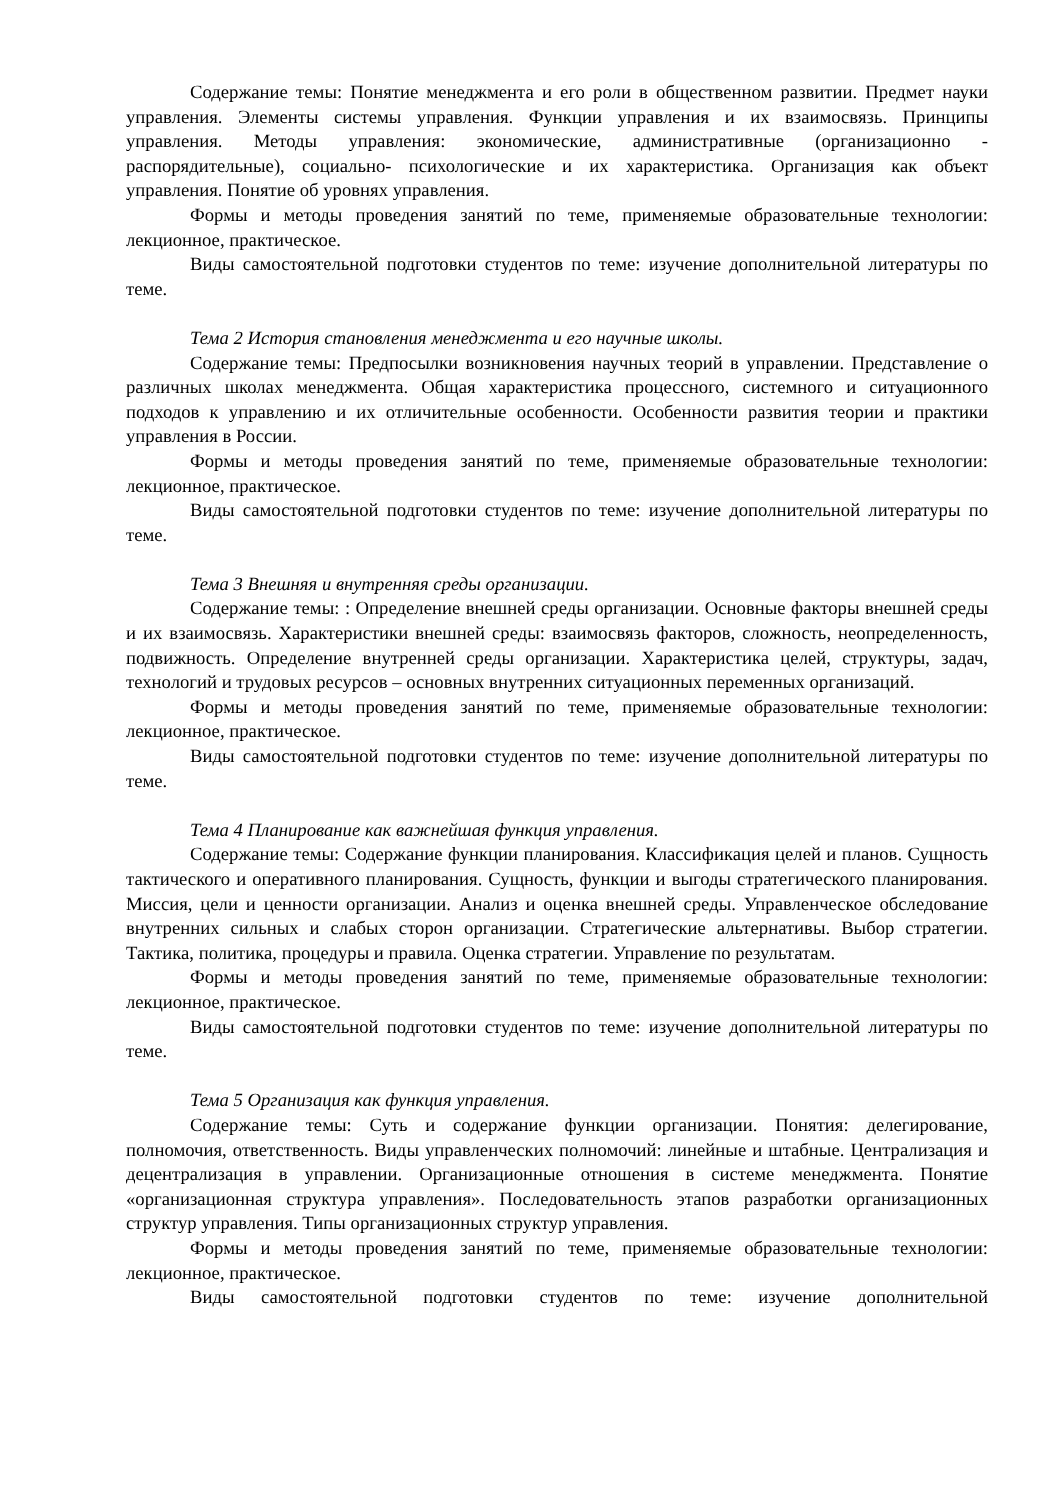Содержание темы: Понятие менеджмента и его роли в общественном развитии. Предмет науки управления. Элементы системы управления. Функции управления и их взаимосвязь. Принципы управления. Методы управления: экономические, административные (организационно - распорядительные), социально- психологические и их характеристика. Организация как объект управления. Понятие об уровнях управления.
Формы и методы проведения занятий по теме, применяемые образовательные технологии: лекционное, практическое.
Виды самостоятельной подготовки студентов по теме: изучение дополнительной литературы по теме.
Тема 2 История становления менеджмента и его научные школы.
Содержание темы: Предпосылки возникновения научных теорий в управлении. Представление о различных школах менеджмента. Общая характеристика процессного, системного и ситуационного подходов к управлению и их отличительные особенности. Особенности развития теории и практики управления в России.
Формы и методы проведения занятий по теме, применяемые образовательные технологии: лекционное, практическое.
Виды самостоятельной подготовки студентов по теме: изучение дополнительной литературы по теме.
Тема 3 Внешняя и внутренняя среды организации.
Содержание темы: : Определение внешней среды организации. Основные факторы внешней среды и их взаимосвязь. Характеристики внешней среды: взаимосвязь факторов, сложность, неопределенность, подвижность. Определение внутренней среды организации. Характеристика целей, структуры, задач, технологий и трудовых ресурсов – основных внутренних ситуационных переменных организаций.
Формы и методы проведения занятий по теме, применяемые образовательные технологии: лекционное, практическое.
Виды самостоятельной подготовки студентов по теме: изучение дополнительной литературы по теме.
Тема 4 Планирование как важнейшая функция управления.
Содержание темы: Содержание функции планирования. Классификация целей и планов. Сущность тактического и оперативного планирования. Сущность, функции и выгоды стратегического планирования. Миссия, цели и ценности организации. Анализ и оценка внешней среды. Управленческое обследование внутренних сильных и слабых сторон организации. Стратегические альтернативы. Выбор стратегии. Тактика, политика, процедуры и правила. Оценка стратегии. Управление по результатам.
Формы и методы проведения занятий по теме, применяемые образовательные технологии: лекционное, практическое.
Виды самостоятельной подготовки студентов по теме: изучение дополнительной литературы по теме.
Тема 5 Организация как функция управления.
Содержание темы: Суть и содержание функции организации. Понятия: делегирование, полномочия, ответственность. Виды управленческих полномочий: линейные и штабные. Централизация и децентрализация в управлении. Организационные отношения в системе менеджмента. Понятие «организационная структура управления». Последовательность этапов разработки организационных структур управления. Типы организационных структур управления.
Формы и методы проведения занятий по теме, применяемые образовательные технологии: лекционное, практическое.
Виды самостоятельной подготовки студентов по теме: изучение дополнительной